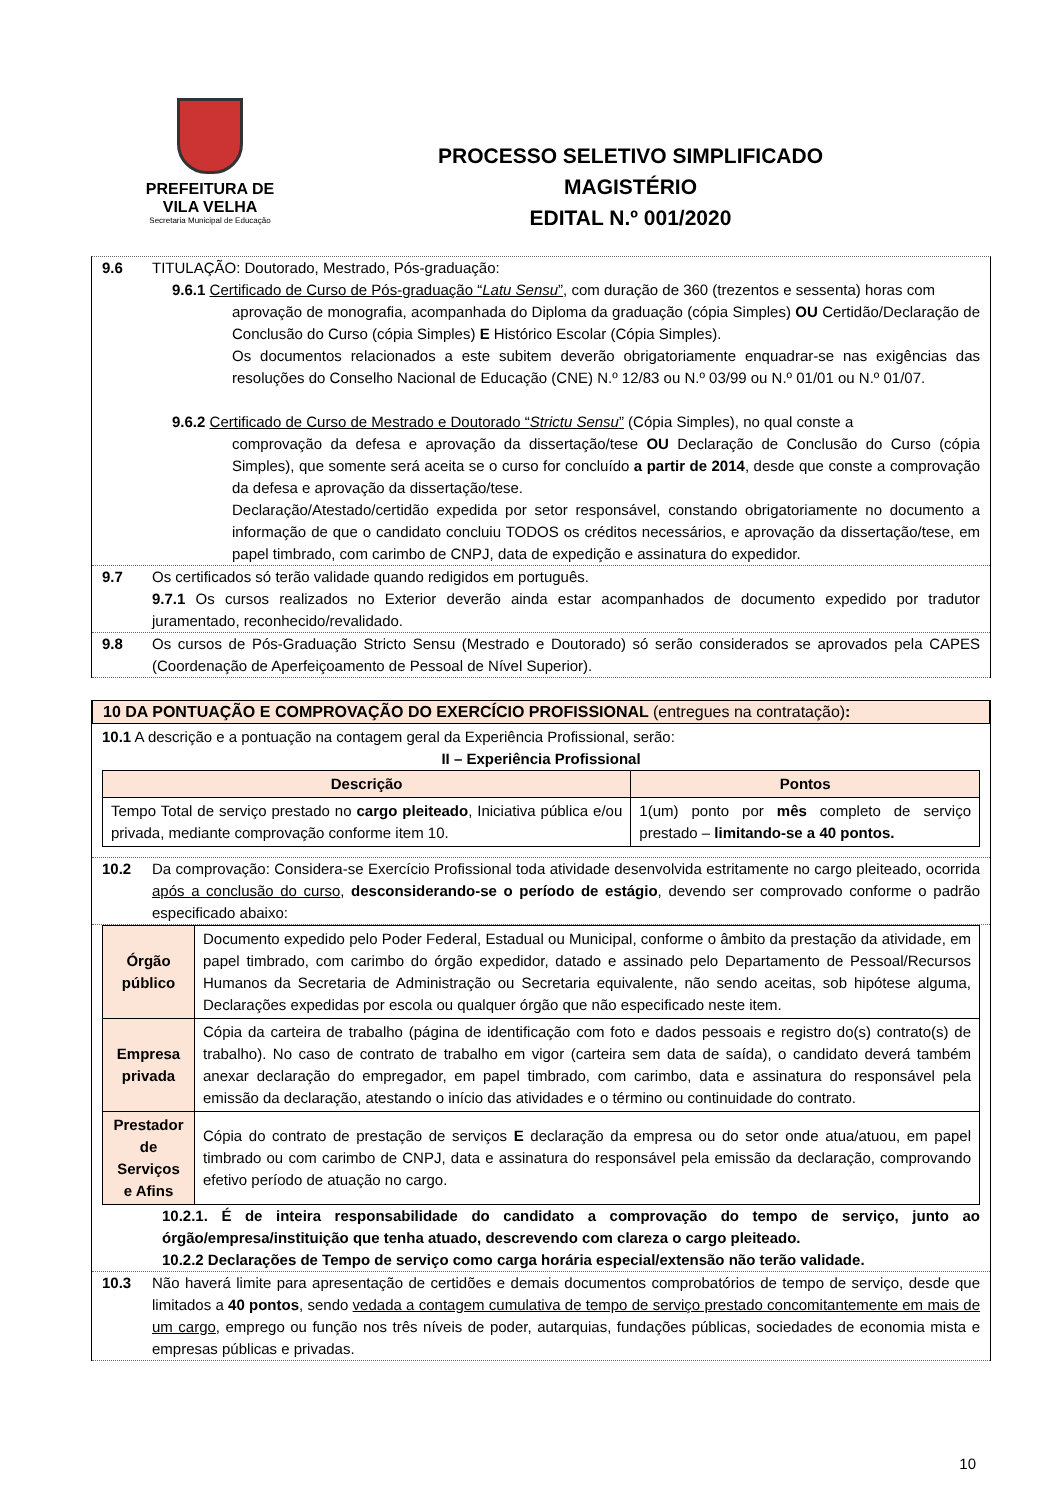PREFEITURA DE
VILA VELHA
Secretaria Municipal de Educação
PROCESSO SELETIVO SIMPLIFICADO
MAGISTÉRIO
EDITAL N.º 001/2020
9.6 TITULAÇÃO: Doutorado, Mestrado, Pós-graduação:
9.6.1 Certificado de Curso de Pós-graduação “Latu Sensu”, com duração de 360 (trezentos e sessenta) horas com
aprovação de monografia, acompanhada do Diploma da graduação (cópia Simples) OU Certidão/Declaração de Conclusão do Curso (cópia Simples) E Histórico Escolar (Cópia Simples).
Os documentos relacionados a este subitem deverão obrigatoriamente enquadrar-se nas exigências das resoluções do Conselho Nacional de Educação (CNE) N.º 12/83 ou N.º 03/99 ou N.º 01/01 ou N.º 01/07.
9.6.2 Certificado de Curso de Mestrado e Doutorado “Strictu Sensu” (Cópia Simples), no qual conste a
comprovação da defesa e aprovação da dissertação/tese OU Declaração de Conclusão do Curso (cópia Simples), que somente será aceita se o curso for concluído a partir de 2014, desde que conste a comprovação da defesa e aprovação da dissertação/tese.
Declaração/Atestado/certidão expedida por setor responsável, constando obrigatoriamente no documento a informação de que o candidato concluiu TODOS os créditos necessários, e aprovação da dissertação/tese, em papel timbrado, com carimbo de CNPJ, data de expedição e assinatura do expedidor.
9.7 Os certificados só terão validade quando redigidos em português.
9.7.1 Os cursos realizados no Exterior deverão ainda estar acompanhados de documento expedido por tradutor juramentado, reconhecido/revalidado.
9.8 Os cursos de Pós-Graduação Stricto Sensu (Mestrado e Doutorado) só serão considerados se aprovados pela CAPES (Coordenação de Aperfeiçoamento de Pessoal de Nível Superior).
10 DA PONTUAÇÃO E COMPROVAÇÃO DO EXERCÍCIO PROFISSIONAL (entregues na contratação):
10.1 A descrição e a pontuação na contagem geral da Experiência Profissional, serão:
II – Experiência Profissional
| Descrição | Pontos |
| --- | --- |
| Tempo Total de serviço prestado no cargo pleiteado , Iniciativa pública e/ou privada, mediante comprovação conforme item 10. | 1(um) ponto por mês completo de serviço prestado – limitando-se a 40 pontos. |
10.2 Da comprovação: Considera-se Exercício Profissional toda atividade desenvolvida estritamente no cargo pleiteado, ocorrida após a conclusão do curso, desconsiderando-se o período de estágio, devendo ser comprovado conforme o padrão especificado abaixo:
| Órgão público | Documento expedido pelo Poder Federal, Estadual ou Municipal, conforme o âmbito da prestação da atividade, em papel timbrado, com carimbo do órgão expedidor, datado e assinado pelo Departamento de Pessoal/Recursos Humanos da Secretaria de Administração ou Secretaria equivalente, não sendo aceitas, sob hipótese alguma, Declarações expedidas por escola ou qualquer órgão que não especificado neste item. |
| Empresa privada | Cópia da carteira de trabalho (página de identificação com foto e dados pessoais e registro do(s) contrato(s) de trabalho). No caso de contrato de trabalho em vigor (carteira sem data de saída), o candidato deverá também anexar declaração do empregador, em papel timbrado, com carimbo, data e assinatura do responsável pela emissão da declaração, atestando o início das atividades e o término ou continuidade do contrato. |
| Prestador de Serviços e Afins | Cópia do contrato de prestação de serviços E declaração da empresa ou do setor onde atua/atuou, em papel timbrado ou com carimbo de CNPJ, data e assinatura do responsável pela emissão da declaração, comprovando efetivo período de atuação no cargo. |
10.2.1. É de inteira responsabilidade do candidato a comprovação do tempo de serviço, junto ao órgão/empresa/instituição que tenha atuado, descrevendo com clareza o cargo pleiteado.
10.2.2 Declarações de Tempo de serviço como carga horária especial/extensão não terão validade.
10.3 Não haverá limite para apresentação de certidões e demais documentos comprobatórios de tempo de serviço, desde que limitados a 40 pontos, sendo vedada a contagem cumulativa de tempo de serviço prestado concomitantemente em mais de um cargo, emprego ou função nos três níveis de poder, autarquias, fundações públicas, sociedades de economia mista e empresas públicas e privadas.
10